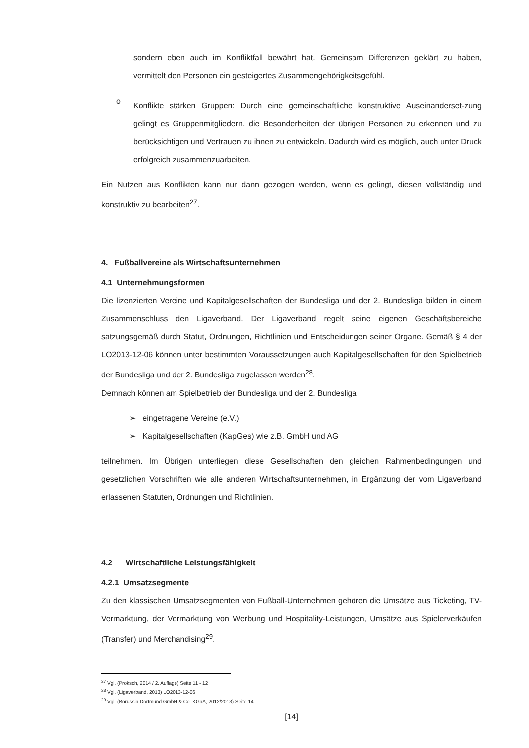sondern eben auch im Konfliktfall bewährt hat. Gemeinsam Differenzen geklärt zu haben, vermittelt den Personen ein gesteigertes Zusammengehörigkeitsgefühl.
o
Konflikte stärken Gruppen: Durch eine gemeinschaftliche konstruktive Auseinanderset-zung gelingt es Gruppenmitgliedern, die Besonderheiten der übrigen Personen zu erkennen und zu berücksichtigen und Vertrauen zu ihnen zu entwickeln. Dadurch wird es möglich, auch unter Druck erfolgreich zusammenzuarbeiten.
Ein Nutzen aus Konflikten kann nur dann gezogen werden, wenn es gelingt, diesen vollständig und konstruktiv zu bearbeiten<sup>27</sup>.
4. Fußballvereine als Wirtschaftsunternehmen
4.1 Unternehmungsformen
Die lizenzierten Vereine und Kapitalgesellschaften der Bundesliga und der 2. Bundesliga bilden in einem Zusammenschluss den Ligaverband. Der Ligaverband regelt seine eigenen Geschäftsbereiche satzungsgemäß durch Statut, Ordnungen, Richtlinien und Entscheidungen seiner Organe. Gemäß § 4 der LO2013-12-06 können unter bestimmten Voraussetzungen auch Kapitalgesellschaften für den Spielbetrieb der Bundesliga und der 2. Bundesliga zugelassen werden<sup>28</sup>.
Demnach können am Spielbetrieb der Bundesliga und der 2. Bundesliga
➢ eingetragene Vereine (e.V.)
➢ Kapitalgesellschaften (KapGes) wie z.B. GmbH und AG
teilnehmen. Im Übrigen unterliegen diese Gesellschaften den gleichen Rahmenbedingungen und gesetzlichen Vorschriften wie alle anderen Wirtschaftsunternehmen, in Ergänzung der vom Ligaverband erlassenen Statuten, Ordnungen und Richtlinien.
4.2 Wirtschaftliche Leistungsfähigkeit
4.2.1 Umsatzsegmente
Zu den klassischen Umsatzsegmenten von Fußball-Unternehmen gehören die Umsätze aus Ticketing, TV-Vermarktung, der Vermarktung von Werbung und Hospitality-Leistungen, Umsätze aus Spielerverkäufen (Transfer) und Merchandising<sup>29</sup>.
<sup>27</sup> Vgl. (Proksch, 2014 / 2. Auflage) Seite 11 - 12
<sup>28</sup> Vgl. (Ligaverband, 2013) LO2013-12-06
<sup>29</sup> Vgl. (Borussia Dortmund GmbH & Co. KGaA, 2012/2013) Seite 14
[14]